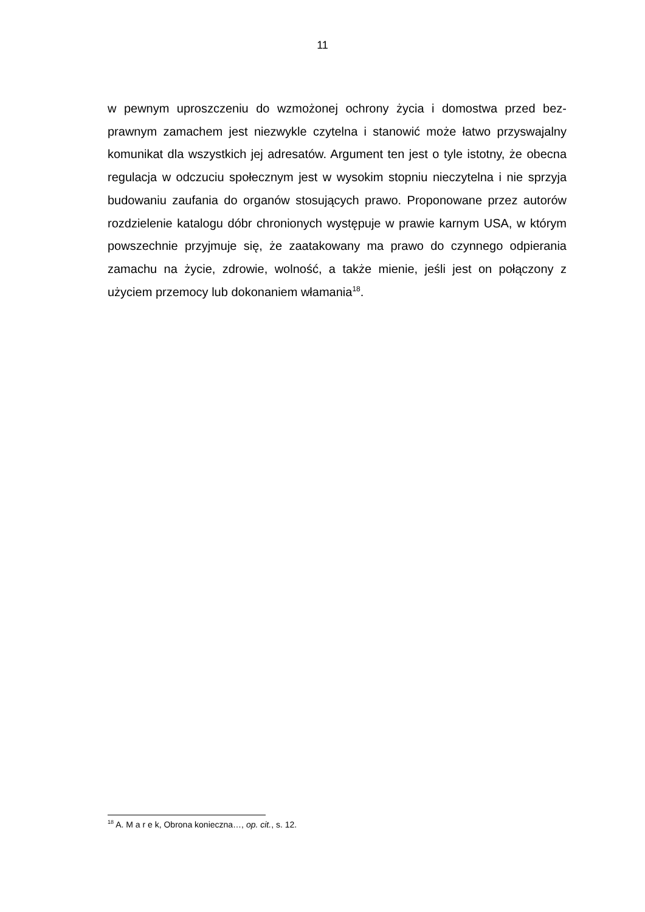11
w pewnym uproszczeniu do wzmożonej ochrony życia i domostwa przed bez­prawnym zamachem jest niezwykle czytelna i stanowić może łatwo przyswajal­ny komunikat dla wszystkich jej adresatów. Argument ten jest o tyle istotny, że obecna regulacja w odczuciu społecznym jest w wysokim stopniu nieczytelna i nie sprzyja budowaniu zaufania do organów stosujących prawo. Proponowane przez autorów rozdzielenie katalogu dóbr chronionych występuje w prawie kar­nym USA, w którym powszechnie przyjmuje się, że zaatakowany ma prawo do czynnego odpierania zamachu na życie, zdrowie, wolność, a także mienie, jeśli jest on połączony z użyciem przemocy lub dokonaniem włamania<sup>18</sup>.
<sup>18</sup> A. M a r e k, Obrona konieczna…, op. cit., s. 12.